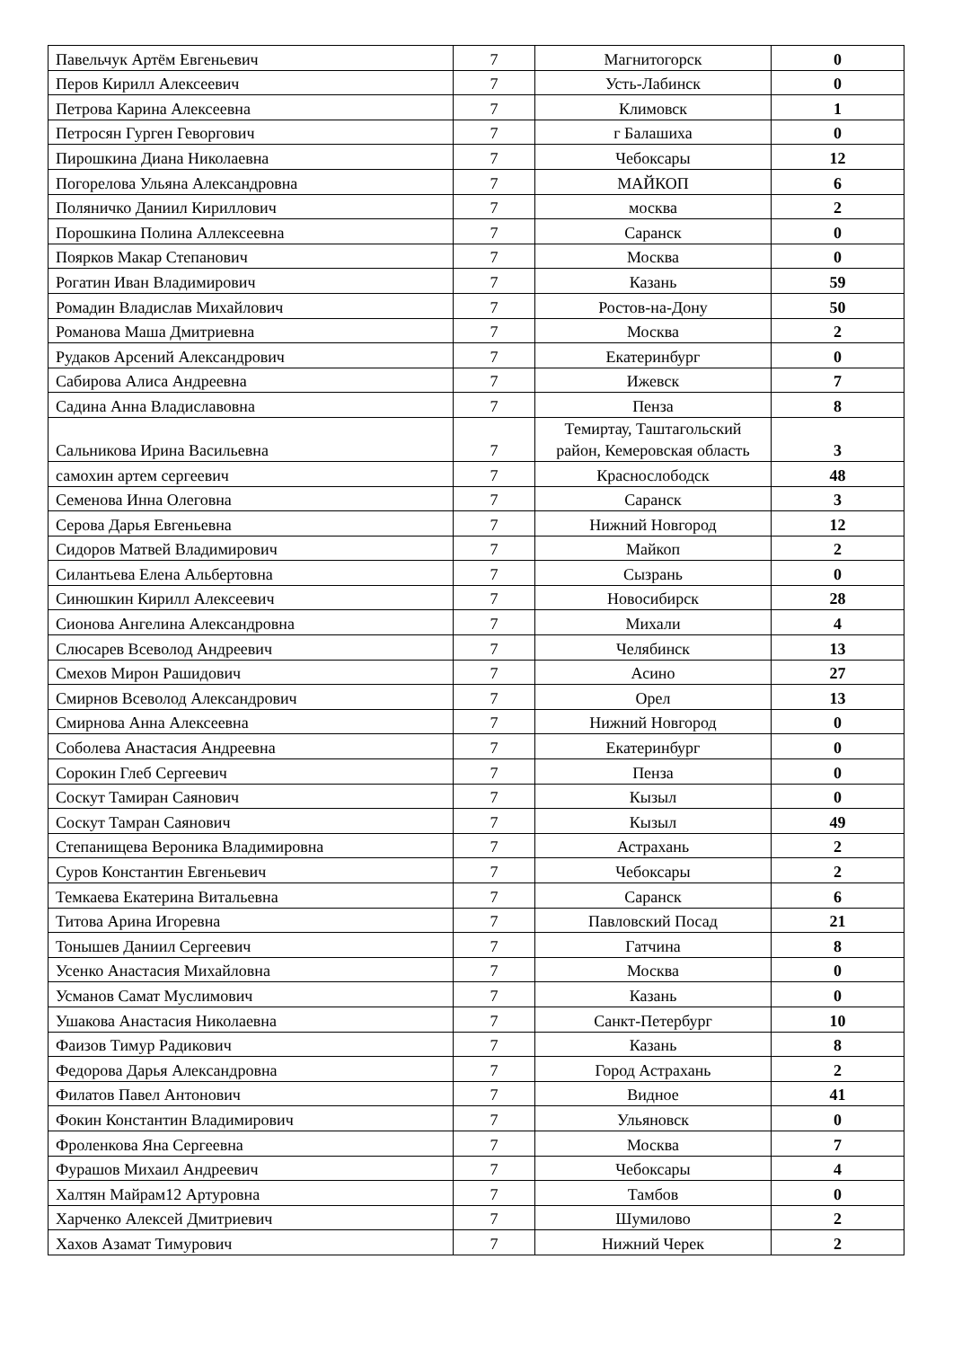| Павельчук Артём Евгеньевич | 7 | Магнитогорск | 0 |
| Перов Кирилл Алексеевич | 7 | Усть-Лабинск | 0 |
| Петрова Карина Алексеевна | 7 | Климовск | 1 |
| Петросян Гурген Геворгович | 7 | г Балашиха | 0 |
| Пирошкина Диана Николаевна | 7 | Чебоксары | 12 |
| Погорелова Ульяна Александровна | 7 | МАЙКОП | 6 |
| Поляничко Даниил Кириллович | 7 | москва | 2 |
| Порошкина Полина Аллексеевна | 7 | Саранск | 0 |
| Поярков Макар Степанович | 7 | Москва | 0 |
| Рогатин Иван Владимирович | 7 | Казань | 59 |
| Ромадин Владислав Михайлович | 7 | Ростов-на-Дону | 50 |
| Романова Маша Дмитриевна | 7 | Москва | 2 |
| Рудаков Арсений Александрович | 7 | Екатеринбург | 0 |
| Сабирова Алиса Андреевна | 7 | Ижевск | 7 |
| Садина Анна Владиславовна | 7 | Пенза | 8 |
| Сальникова Ирина Васильевна | 7 | Темиртау, Таштагольский район, Кемеровская область | 3 |
| самохин артем сергеевич | 7 | Краснослободск | 48 |
| Семенова Инна Олеговна | 7 | Саранск | 3 |
| Серова Дарья Евгеньевна | 7 | Нижний Новгород | 12 |
| Сидоров Матвей Владимирович | 7 | Майкоп | 2 |
| Силантьева Елена Альбертовна | 7 | Сызрань | 0 |
| Синюшкин Кирилл Алексеевич | 7 | Новосибирск | 28 |
| Сионова Ангелина Александровна | 7 | Михали | 4 |
| Слюсарев Всеволод Андреевич | 7 | Челябинск | 13 |
| Смехов Мирон Рашидович | 7 | Асино | 27 |
| Смирнов Всеволод Александрович | 7 | Орел | 13 |
| Смирнова Анна Алексеевна | 7 | Нижний Новгород | 0 |
| Соболева Анастасия Андреевна | 7 | Екатеринбург | 0 |
| Сорокин Глеб Сергеевич | 7 | Пенза | 0 |
| Соскут Тамиран Саянович | 7 | Кызыл | 0 |
| Соскут Тамран Саянович | 7 | Кызыл | 49 |
| Степанищева Вероника Владимировна | 7 | Астрахань | 2 |
| Суров Константин Евгеньевич | 7 | Чебоксары | 2 |
| Темкаева Екатерина Витальевна | 7 | Саранск | 6 |
| Титова Арина Игоревна | 7 | Павловский Посад | 21 |
| Тонышев Даниил Сергеевич | 7 | Гатчина | 8 |
| Усенко Анастасия Михайловна | 7 | Москва | 0 |
| Усманов Самат Муслимович | 7 | Казань | 0 |
| Ушакова Анастасия Николаевна | 7 | Санкт-Петербург | 10 |
| Фаизов Тимур Радикович | 7 | Казань | 8 |
| Федорова Дарья Александровна | 7 | Город Астрахань | 2 |
| Филатов Павел Антонович | 7 | Видное | 41 |
| Фокин Константин Владимирович | 7 | Ульяновск | 0 |
| Фроленкова Яна Сергеевна | 7 | Москва | 7 |
| Фурашов Михаил Андреевич | 7 | Чебоксары | 4 |
| Халтян Майрам12 Артуровна | 7 | Тамбов | 0 |
| Харченко Алексей Дмитриевич | 7 | Шумилово | 2 |
| Хахов Азамат Тимурович | 7 | Нижний Черек | 2 |